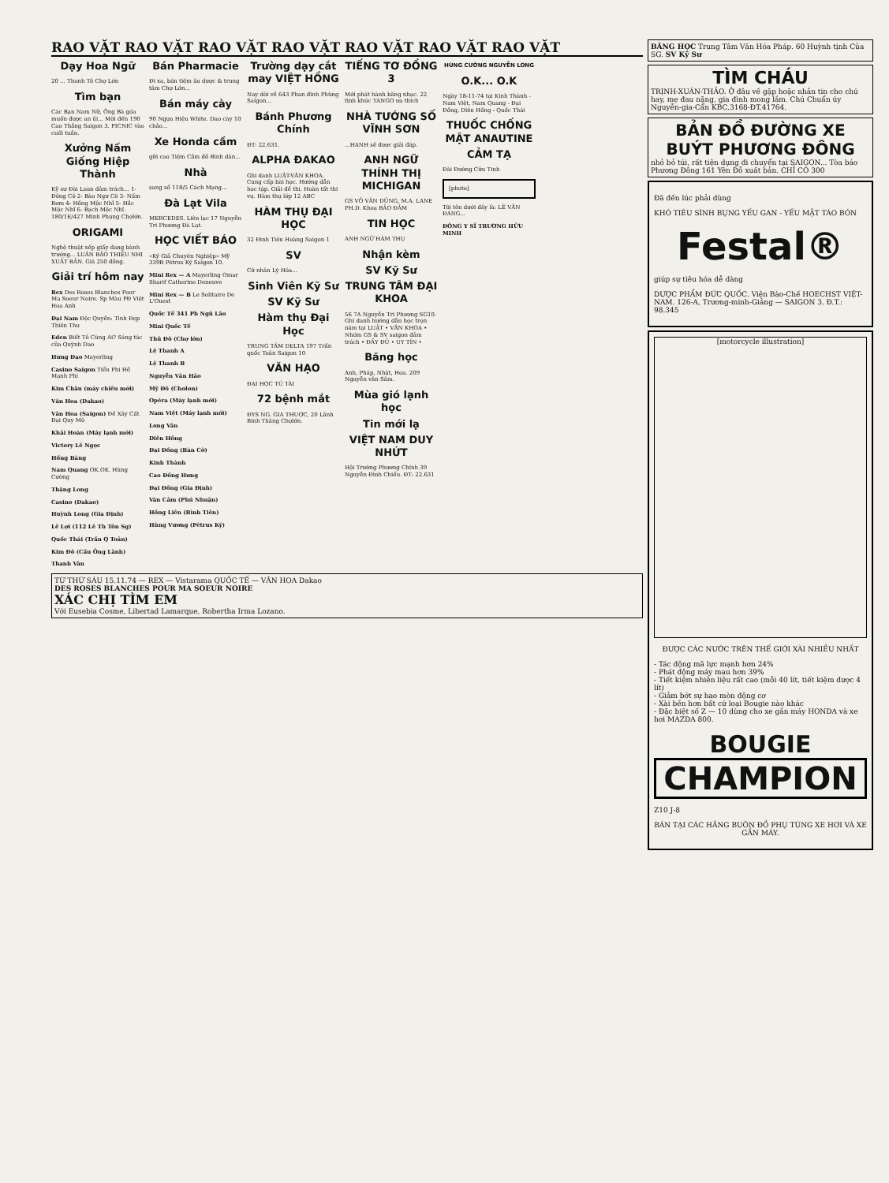RAO VẶT RAO VẶT RAO VẶT RAO VẶT RAO VẶT RAO VẶT RAO VẶT
Dạy Hoa Ngữ
20 ... Thanh Tô Chợ Lớn
Tìm bạn
Các Bạn Nam Nữ, Ông Bà góa muốn được an ủi... Mời đến 190 Cao Thắng Saigon 3. PICNIC vào cuối tuần.
Xưởng Nấm Giống Hiệp Thành
Kỹ sư Đài Loan đảm trách... 1- Đông Cô 2- Bào Ngư Cô 3- Nấm Rơm 4- Hồng Mộc Nhĩ 5- Hắc Mộc Nhĩ 6- Bạch Mộc Nhĩ. 180/1E/427 Minh Phụng Chợlớn.
ORIGAMI
Nghệ thuật xếp giấy đang bành trướng... LUÂN BẢO THIỀU NHI XUẤT BẢN. Giá 250 đồng.
Giải trí hôm nay
Rex Des Roses Blanches Pour Ma Soeur Noire. Sp Màu PĐ Việt Hoa Anh
Đại Nam Độc Quyền: Tình Đẹp Thiên Thu
Eden Biết Tỏ Cùng Ai? Sáng tác của Quỳnh Dao
Hưng Đạo Mayerling
Casino Saigon Tiểu Phi Hồ Mạnh Phi
Kim Châu (máy chiều mới)
Văn Hoa (Dakao)
Văn Hoa (Saigon) Đề Xây Cất Đại Quy Mô
Khải Hoàn (Máy lạnh mới)
Victory Lê Ngọc
Hồng Bàng
Nam Quang OK.OK. Hùng Cường
Thăng Long
Casino (Dakao)
Huỳnh Long (Gia Định)
Lê Lợi (112 Lê Th Tôn Sg)
Quốc Thái (Trần Q Toản)
Kim Đô (Cầu Ông Lãnh)
Thanh Vân
Bán Pharmacie
Đi xa, bán tiệm âu dược & trung tâm Chợ Lớn...
Bán máy cày
90 Ngựa Hiệu White. Dao cày 10 chảo...
Xe Honda cầm
gửi cao Tiệm Cầm đồ Bình dân...
Nhà
sang số 118/5 Cách Mạng...
Đà Lạt Vila
MERCEDES. Liên lạc 17 Nguyễn Tri Phương Đà Lạt.
HỌC VIẾT BÁO
«Ký Giả Chuyên Nghiệp» Mỹ 339B Pétrus Ký Saigon 10.
Mini Rex — A Mayerling Omar Sharif Catherine Deneuve
Mini Rex — B Le Solitaire De L'Ouest
Quốc Tế 341 Ph Ngũ Lão
Mini Quốc Tế
Thủ Đô (Chợ lớn)
Lệ Thanh A
Lệ Thanh B
Nguyễn Văn Hảo
Mỹ Đô (Cholon)
Opéra (Máy lạnh mới)
Nam Việt (Máy lạnh mới)
Long Vân
Diên Hồng
Đại Đồng (Bàn Cờ)
Kinh Thành
Cao Đồng Hưng
Đại Đồng (Gia Định)
Vân Cảm (Phú Nhuận)
Hồng Liên (Bình Tiên)
Hùng Vương (Pétrus Ký)
Trường dạy cắt may VIỆT HỒNG
Nay dời về 643 Phan đình Phùng Saigon...
Bánh Phương Chính
ĐT: 22.631.
ALPHA ĐAKAO
Ghi danh LUẬT-VĂN KHOA. Cung cấp bài học. Hướng dẫn học tập. Giải đề thi. Hoàn tất thi vụ. Hàm thụ lớp 12 ABC
HÀM THỤ ĐẠI HỌC
32 Đinh Tiên Hoàng Saigon 1
SV
Cử nhân Lý Hóa...
Sinh Viên Kỹ Sư
SV Kỹ Sư
Hàm thụ Đại Học
TRUNG TÂM DELTA 197 Trần quốc Toản Saigon 10
VĂN HẠO
ĐẠI HỌC TÚ TÀI
72 bệnh mắt
ĐYS NG. GIA THUỢC, 20 Lãnh Binh Thăng Chợlớn.
TIẾNG TƠ ĐỒNG 3
Mới phát hành băng nhạc. 22 tình khúc TANGO ưa thích
NHÀ TƯỚNG SỐ VĨNH SƠN
...HẠNH sẽ được giải đáp.
ANH NGỮ THÍNH THỊ MICHIGAN
GS VÕ VĂN DŨNG, M.A. LANE PH.D. Khoa BẢO ĐẢM
TIN HỌC
ANH NGỮ HÀM THỤ
Nhận kèm
SV Kỹ Sư
TRUNG TÂM ĐẠI KHOA
56 7A Nguyễn Tri Phương SG10. Ghi danh hướng dẫn học trọn năm tại LUẬT • VĂN KHOA • Nhóm GS & SV saigon đảm trách • ĐẦY ĐỦ • UY TÍN •
Băng học
Anh, Pháp, Nhật, Hoa. 209 Nguyễn văn Sâm.
Mùa gió lạnh học
Tin mới lạ
VIỆT NAM DUY NHỨT
Hội Trường Phương Chính 39 Nguyễn Đình Chiểu. ĐT: 22.631
HÙNG CƯỜNG NGUYỄN LONG
O.K... O.K
Ngày 18-11-74 tại Kinh Thành - Nam Việt, Nam Quang - Đại Đồng, Diên Hồng - Quốc Thái
THUỐC CHỐNG MẬT ANAUTINE
CẢM TẠ
Đài Đường Cửu Tinh
[photo]
Tôi tên dưới đây là: LÊ VĂN ĐÁNG...
ĐÔNG Y SĨ TRƯƠNG HỮU MINH
TỪ THỨ SÁU 15.11.74 — REX — Vistarama QUỐC TẾ — VĂN HOA Dakao
DES ROSES BLANCHES POUR MA SOEUR NOIRE
XÁC CHỊ TÌM EM
Với Eusebia Cosme, Libertad Lamarque, Robertha Irma Lozano.
BĂNG HỌC Trung Tâm Văn Hóa Pháp. 60 Huỳnh tịnh Của SG. SV Kỹ Sư
TÌM CHÁU
TRỊNH-XUÂN-THẢO. Ở đâu về gặp hoặc nhắn tin cho chú hay, mẹ đau nặng, gia đình mong lắm. Chú Chuẩn úy Nguyễn-gia-Cẩn KBC.3168-ĐT.41764.
BẢN ĐỒ ĐƯỜNG XE BUÝT PHƯƠNG ĐÔNG
nhỏ bỏ túi, rất tiện dụng đi chuyển tại SAIGON... Tòa báo Phương Đông 161 Yên Đỗ xuất bản. CHỈ CÓ 300
Đã đến lúc phải dùng
KHÓ TIÊU SÌNH BỤNG YẾU GAN - YẾU MẬT TÁO BÓN
Festal®
giúp sự tiêu hóa dễ dàng
DƯỢC PHẨM ĐỨC QUỐC. Viện Bào-Chế HOECHST VIỆT-NAM. 126-A, Trương-minh-Giảng — SAIGON 3. Đ.T.: 98.345
[motorcycle illustration]
ĐƯỢC CÁC NƯỚC TRÊN THẾ GIỚI XÀI NHIỀU NHẤT
- Tác động mã lực mạnh hơn 24%
- Phát động máy mau hơn 39%
- Tiết kiệm nhiên liệu rất cao (mỗi 40 lít, tiết kiệm được 4 lít)
- Giảm bớt sự hao mòn động cơ
- Xài bền hơn bất cứ loại Bougie nào khác
- Đặc biệt số Z — 10 dùng cho xe gắn máy HONDA và xe hơi MAZDA 800.
BOUGIE
CHAMPION
Z10 J-8
BÁN TẠI CÁC HÃNG BUÔN ĐỒ PHỤ TÙNG XE HƠI VÀ XE GẮN MÁY.